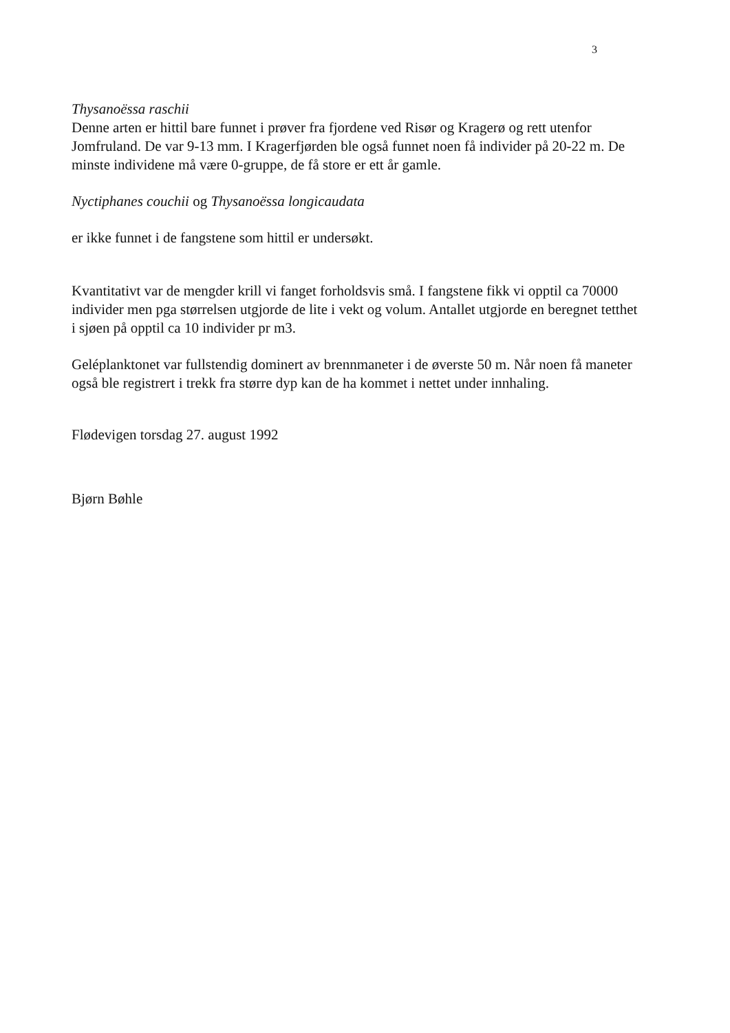3
Thysanoëssa raschii
Denne arten er hittil bare funnet i prøver fra fjordene ved Risør og Kragerø og rett utenfor Jomfruland. De var 9-13 mm. I Kragerfjørden ble også funnet noen få individer på 20-22 m. De minste individene må være 0-gruppe, de få store er ett år gamle.
Nyctiphanes couchii og Thysanoëssa longicaudata
er ikke funnet i de fangstene som hittil er undersøkt.
Kvantitativt var de mengder krill vi fanget forholdsvis små. I fangstene fikk vi opptil ca 70000 individer men pga størrelsen utgjorde de lite i vekt og volum. Antallet utgjorde en beregnet tetthet i sjøen på opptil ca 10 individer pr m3.
Geléplanktonet var fullstendig dominert av brennmaneter i de øverste 50 m. Når noen få maneter også ble registrert i trekk fra større dyp kan de ha kommet i nettet under innhaling.
Flødevigen torsdag 27. august 1992
Bjørn Bøhle